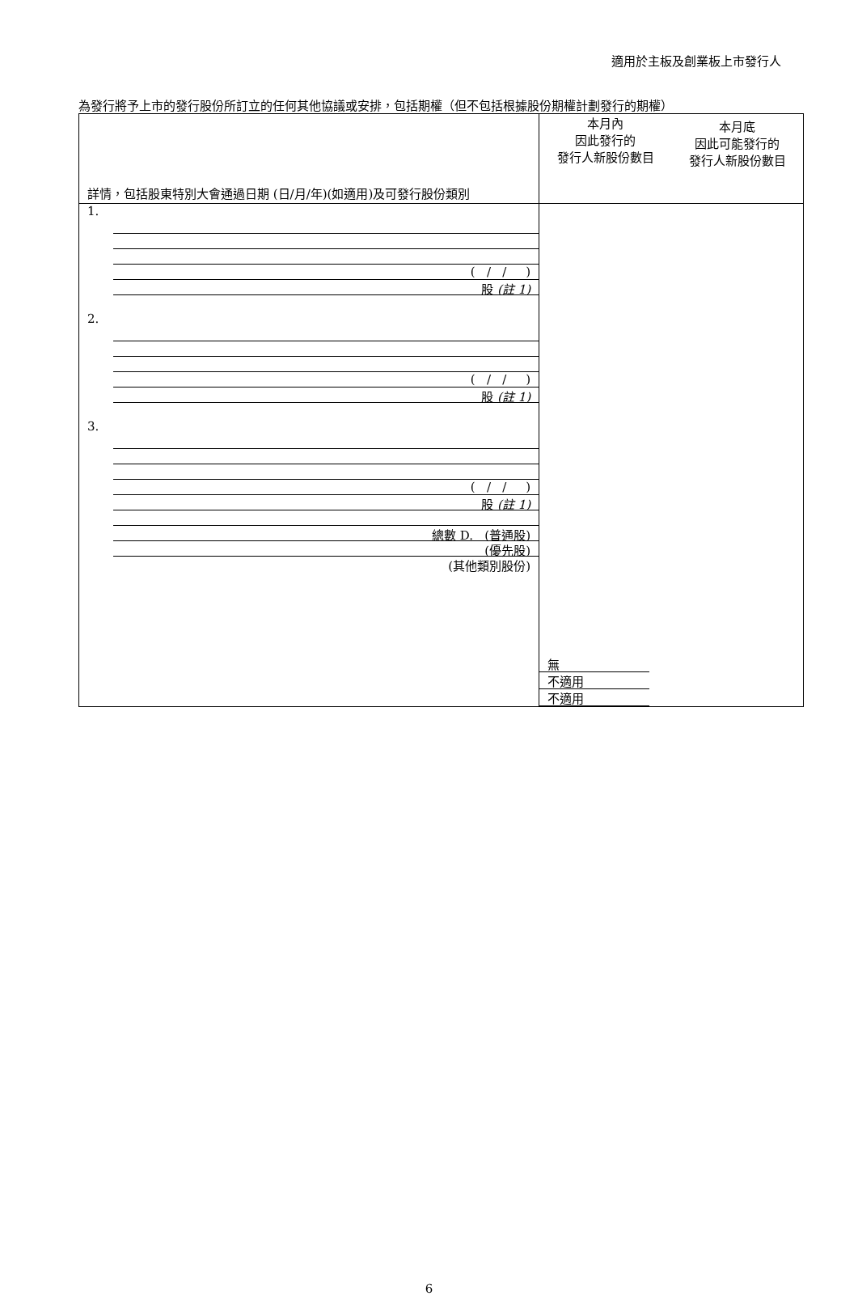適用於主板及創業板上市發行人
為發行將予上市的發行股份所訂立的任何其他協議或安排，包括期權（但不包括根據股份期權計劃發行的期權）
| 詳情，包括股東特別大會通過日期 (日/月/年)(如適用)及可發行股份類別 | 本月內 因此發行的 發行人新股份數目 | 本月底 因此可能發行的 發行人新股份數目 |
| 1. ( / / ) 股 (註 1) 2. ( / / ) 股 (註 1) 3. ( / / ) 股 (註 1) 總數 D. (普通股) (優先股) (其他類別股份) | 無 不適用 不適用 | |
6